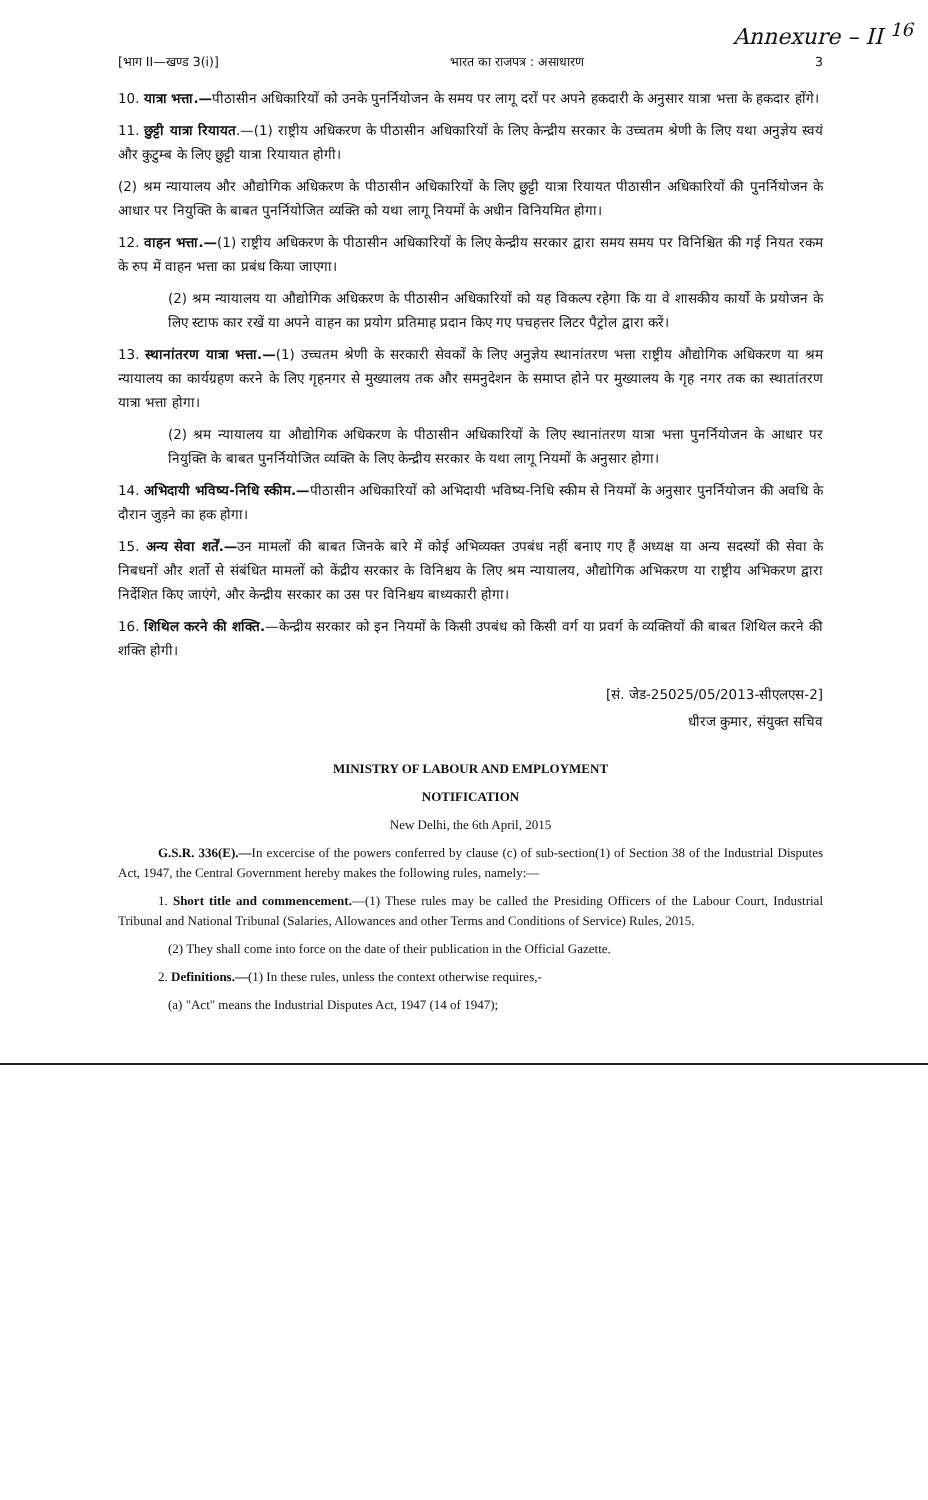Annexure – II <sup>16</sup>
[भाग II—खण्ड 3(i)] भारत का राजपत्र : असाधारण 3
10. यात्रा भत्ता.—पीठासीन अधिकारियों को उनके पुनर्नियोजन के समय पर लागू दरों पर अपने हकदारी के अनुसार यात्रा भत्ता के हकदार होंगे।
11. छुट्टी यात्रा रियायत.—(1) राष्ट्रीय अधिकरण के पीठासीन अधिकारियों के लिए केन्द्रीय सरकार के उच्चतम श्रेणी के लिए यथा अनुज्ञेय स्वयं और कुटुम्ब के लिए छुट्टी यात्रा रियायात होगी।
(2) श्रम न्यायालय और औद्योगिक अधिकरण के पीठासीन अधिकारियों के लिए छुट्टी यात्रा रियायत पीठासीन अधिकारियों की पुनर्नियोजन के आधार पर नियुक्ति के बाबत पुनर्नियोजित व्यक्ति को यथा लागू नियमों के अधीन विनियमित होगा।
12. वाहन भत्ता.—(1) राष्ट्रीय अधिकरण के पीठासीन अधिकारियों के लिए केन्द्रीय सरकार द्वारा समय समय पर विनिश्चित की गई नियत रकम के रुप में वाहन भत्ता का प्रबंध किया जाएगा।
(2) श्रम न्यायालय या औद्योगिक अधिकरण के पीठासीन अधिकारियों को यह विकल्प रहेगा कि या वे शासकीय कार्यो के प्रयोजन के लिए स्टाफ कार रखें या अपने वाहन का प्रयोग प्रतिमाह प्रदान किए गए पचहत्तर लिटर पैट्रोल द्वारा करें।
13. स्थानांतरण यात्रा भत्ता.—(1) उच्चतम श्रेणी के सरकारी सेवकों के लिए अनुज्ञेय स्थानांतरण भत्ता राष्ट्रीय औद्योगिक अधिकरण या श्रम न्यायालय का कार्यग्रहण करने के लिए गृहनगर से मुख्यालय तक और समनुदेशन के समाप्त होने पर मुख्यालय के गृह नगर तक का स्थातांतरण यात्रा भत्ता होगा।
(2) श्रम न्यायालय या औद्योगिक अधिकरण के पीठासीन अधिकारियों के लिए स्थानांतरण यात्रा भत्ता पुनर्नियोजन के आधार पर नियुक्ति के बाबत पुनर्नियोजित व्यक्ति के लिए केन्द्रीय सरकार के यथा लागू नियमों के अनुसार होगा।
14. अभिदायी भविष्य-निधि स्कीम.—पीठासीन अधिकारियों को अभिदायी भविष्य-निधि स्कीम से नियमों के अनुसार पुनर्नियोजन की अवधि के दौरान जुड़ने का हक होगा।
15. अन्य सेवा शर्तें.—उन मामलों की बाबत जिनके बारे में कोई अभिव्यक्त उपबंध नहीं बनाए गए हैं अध्यक्ष या अन्य सदस्यों की सेवा के निबधनों और शर्तो से संबंधित मामलों को केंद्रीय सरकार के विनिश्चय के लिए श्रम न्यायालय, औद्योगिक अभिकरण या राष्ट्रीय अभिकरण द्वारा निर्देशित किए जाएंगे, और केन्द्रीय सरकार का उस पर विनिश्चय बाध्यकारी होगा।
16. शिथिल करने की शक्ति.—केन्द्रीय सरकार को इन नियमों के किसी उपबंध को किसी वर्ग या प्रवर्ग के व्यक्तियों की बाबत शिथिल करने की शक्ति होगी।
[सं. जेड-25025/05/2013-सीएलएस-2]
धीरज कुमार, संयुक्त सचिव
MINISTRY OF LABOUR AND EMPLOYMENT
NOTIFICATION
New Delhi, the 6th April, 2015
G.S.R. 336(E).—In excercise of the powers conferred by clause (c) of sub-section(1) of Section 38 of the Industrial Disputes Act, 1947, the Central Government hereby makes the following rules, namely:—
1. Short title and commencement.—(1) These rules may be called the Presiding Officers of the Labour Court, Industrial Tribunal and National Tribunal (Salaries, Allowances and other Terms and Conditions of Service) Rules, 2015.
(2) They shall come into force on the date of their publication in the Official Gazette.
2. Definitions.—(1) In these rules, unless the context otherwise requires,-
(a) "Act" means the Industrial Disputes Act, 1947 (14 of 1947);